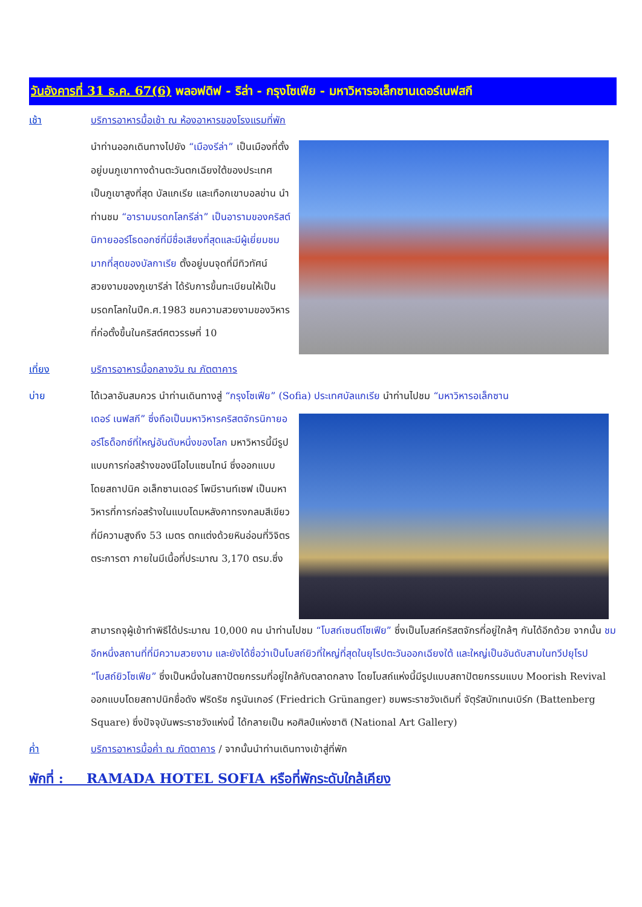วันอังคารที่ 31 ธ.ค. 67(6) พลอฟดิฟ - ริล่า - กรุงโซเฟีย - มหาวิหารอเล็กซานเดอร์เนฟสกี
เช้า บริการอาหารมื้อเช้า ณ ห้องอาหารของโรงแรมที่พัก
นำท่านออกเดินทางไปยัง “เมืองรีล่า” เป็นเมืองที่ตั้งอยู่บนภูเขาทางด้านตะวันตกเฉียงใต้ของประเทศ เป็นภูเขาสูงที่สุด บัลแกเรีย และเทือกเขาบอลข่าน นำท่านชม “อารามมรดกโลกรีล่า” เป็นอารามของคริสต์นิกายออร์โธดอกซ์ที่มีชื่อเสียงที่สุดและมีผู้เยี่ยมชมมากที่สุดของบัลกาเรีย ตั้งอยู่บนจุดที่มีทิวทัศน์สวยงามของภูเขารีล่า ได้รับการขึ้นทะเบียนให้เป็นมรดกโลกในปีค.ศ.1983 ชมความสวยงามของวิหาร ที่ก่อตั้งขึ้นในคริสต์ศตวรรษที่ 10
เที่ยง บริการอาหารมื้อกลางวัน ณ ภัตตาคาร
บ่าย ได้เวลาอันสมควร นำท่านเดินทางสู่ “กรุงโซเฟีย” (Sofia) ประเทศบัลแกเรีย นำท่านไปชม “มหาวิหารอเล็กซาน
เดอร์ เนฟสกี” ซึ่งถือเป็นมหาวิหารคริสตจักรนิกายออร์โธด็อกซ์ที่ใหญ่อันดับหนึ่งของโลก มหาวิหารนี้มีรูปแบบการก่อสร้างของนีโอไบแซนไทน์ ซึ่งออกแบบโดยสถาปนิค อเล็กซานเดอร์ โพมีรานท์เซฟ เป็นมหาวิหารที่การก่อสร้างในแบบโดมหลังคาทรงกลมสีเขียว ที่มีความสูงถึง 53 เมตร ตกแต่งด้วยหินอ่อนที่วิจิตรตระการตา ภายในมีเนื้อที่ประมาณ 3,170 ตรม.ซึ่ง
สามารถจุผู้เข้าทำพิธีได้ประมาณ 10,000 คน นำท่านไปชม “โบสถ์เซนต์โซเฟีย” ซึ่งเป็นโบสถ์คริสตจักรที่อยู่ใกล้ๆ กันได้อีกด้วย จากนั้น ชมอีกหนึ่งสถานที่ที่มีความสวยงาม และยังได้ชื่อว่าเป็นโบสถ์ยิวที่ใหญ่ที่สุดในยุโรปตะวันออกเฉียงใต้ และใหญ่เป็นอันดับสามในทวีปยุโรป “โบสถ์ยิวโซเฟีย” ซึ่งเป็นหนึ่งในสถาปัตยกรรมที่อยู่ใกล้กับตลาดกลาง โดยโบสถ์แห่งนี้มีรูปแบบสถาปัตยกรรมแบบ Moorish Revival ออกแบบโดยสถาปนิกชื่อดัง ฟริดริช กรูนันเกอร์ (Friedrich Grünanger) ชมพระราชวังเดิมที่ จัตุรัสบัทเทนเบิร์ก (Battenberg Square) ซึ่งปัจจุบันพระราชวังแห่งนี้ ได้กลายเป็น หอศิลป์แห่งชาติ (National Art Gallery)
ค่ำ บริการอาหารมื้อค่ำ ณ ภัตตาคาร / จากนั้นนำท่านเดินทางเข้าสู่ที่พัก
พักที่ : RAMADA HOTEL SOFIA หรือที่พักระดับใกล้เคียง